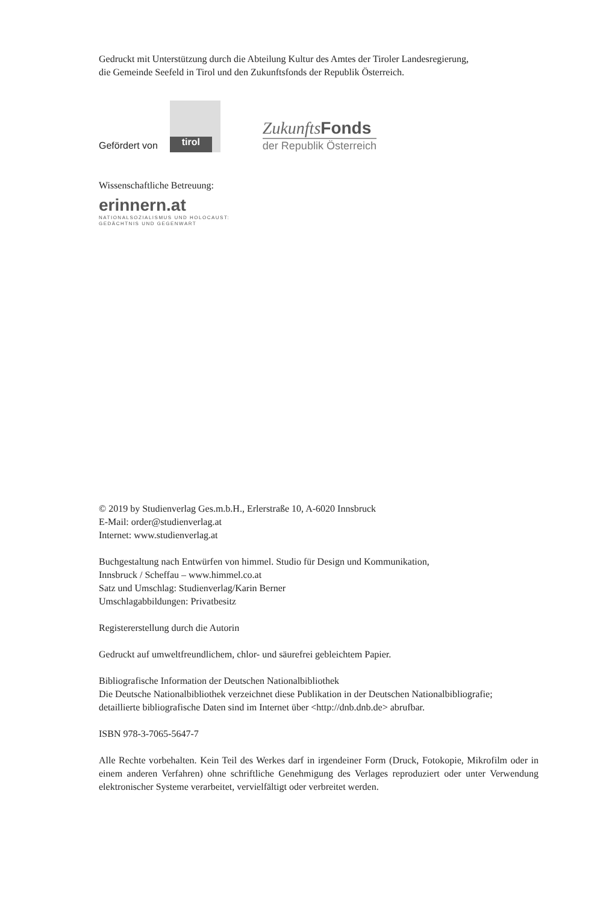Gedruckt mit Unterstützung durch die Abteilung Kultur des Amtes der Tiroler Landesregierung,
die Gemeinde Seefeld in Tirol und den Zukunftsfonds der Republik Österreich.
Gefördert von
tirol
ZukunftsFonds
der Republik Österreich
Wissenschaftliche Betreuung:
erinnern.at
NATIONALSOZIALISMUS UND HOLOCAUST:
GEDÄCHTNIS UND GEGENWART
© 2019 by Studienverlag Ges.m.b.H., Erlerstraße 10, A-6020 Innsbruck
E-Mail: order@studienverlag.at
Internet: www.studienverlag.at
Buchgestaltung nach Entwürfen von himmel. Studio für Design und Kommunikation,
Innsbruck / Scheffau – www.himmel.co.at
Satz und Umschlag: Studienverlag/Karin Berner
Umschlagabbildungen: Privatbesitz
Registererstellung durch die Autorin
Gedruckt auf umweltfreundlichem, chlor- und säurefrei gebleichtem Papier.
Bibliografische Information der Deutschen Nationalbibliothek
Die Deutsche Nationalbibliothek verzeichnet diese Publikation in der Deutschen Nationalbibliografie;
detaillierte bibliografische Daten sind im Internet über <http://dnb.dnb.de> abrufbar.
ISBN 978-3-7065-5647-7
Alle Rechte vorbehalten. Kein Teil des Werkes darf in irgendeiner Form (Druck, Fotokopie, Mikrofilm oder in einem anderen Verfahren) ohne schriftliche Genehmigung des Verlages reproduziert oder unter Verwendung elektronischer Systeme verarbeitet, vervielfältigt oder verbreitet werden.